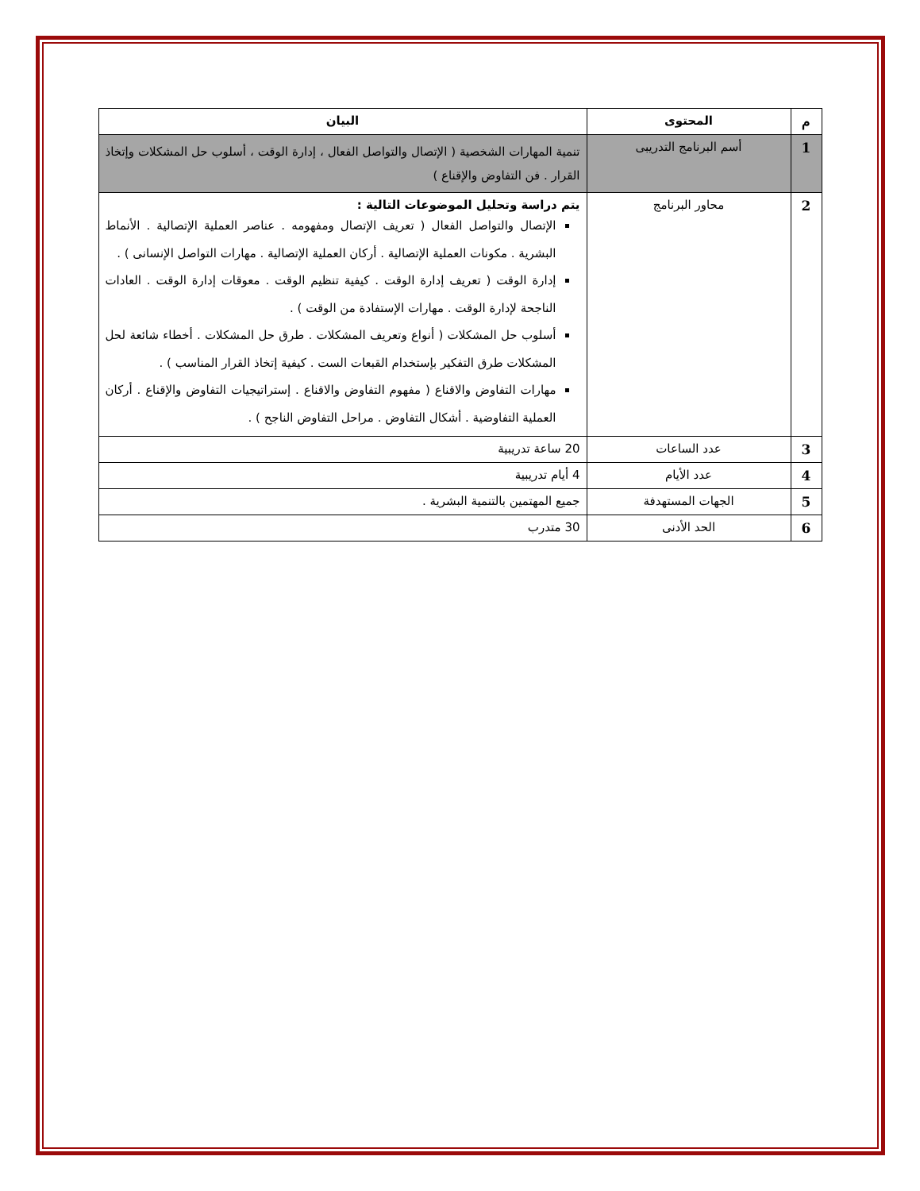| م | المحتوى | البيان |
| --- | --- | --- |
| 1 | أسم البرنامج التدريبى | تنمية المهارات الشخصية ( الإتصال والتواصل الفعال ، إدارة الوقت ، أسلوب حل المشكلات وإتخاذ القرار . فن التفاوض والإقناع ) |
| 2 | محاور البرنامج | يتم دراسة وتحليل الموضوعات التالية : الإتصال والتواصل الفعال ( تعريف الإتصال ومفهومه . عناصر العملية الإتصالية . الأنماط البشرية . مكونات العملية الإتصالية . أركان العملية الإتصالية . مهارات التواصل الإنسانى ) . إدارة الوقت ( تعريف إدارة الوقت . كيفية تنظيم الوقت . معوقات إدارة الوقت . العادات الناجحة لإدارة الوقت . مهارات الإستفادة من الوقت ) . أسلوب حل المشكلات ( أنواع وتعريف المشكلات . طرق حل المشكلات . أخطاء شائعة لحل المشكلات طرق التفكير بإستخدام القبعات الست . كيفية إتخاذ القرار المناسب ) . مهارات التفاوض والاقناع ( مفهوم التفاوض والاقناع . إستراتيجيات التفاوض والإقناع . أركان العملية التفاوضية . أشكال التفاوض . مراحل التفاوض الناجح ) . |
| 3 | عدد الساعات | 20 ساعة تدريبية |
| 4 | عدد الأيام | 4 أيام تدريبية |
| 5 | الجهات المستهدفة | جميع المهتمين بالتنمية البشرية . |
| 6 | الحد الأدنى | 30 متدرب |